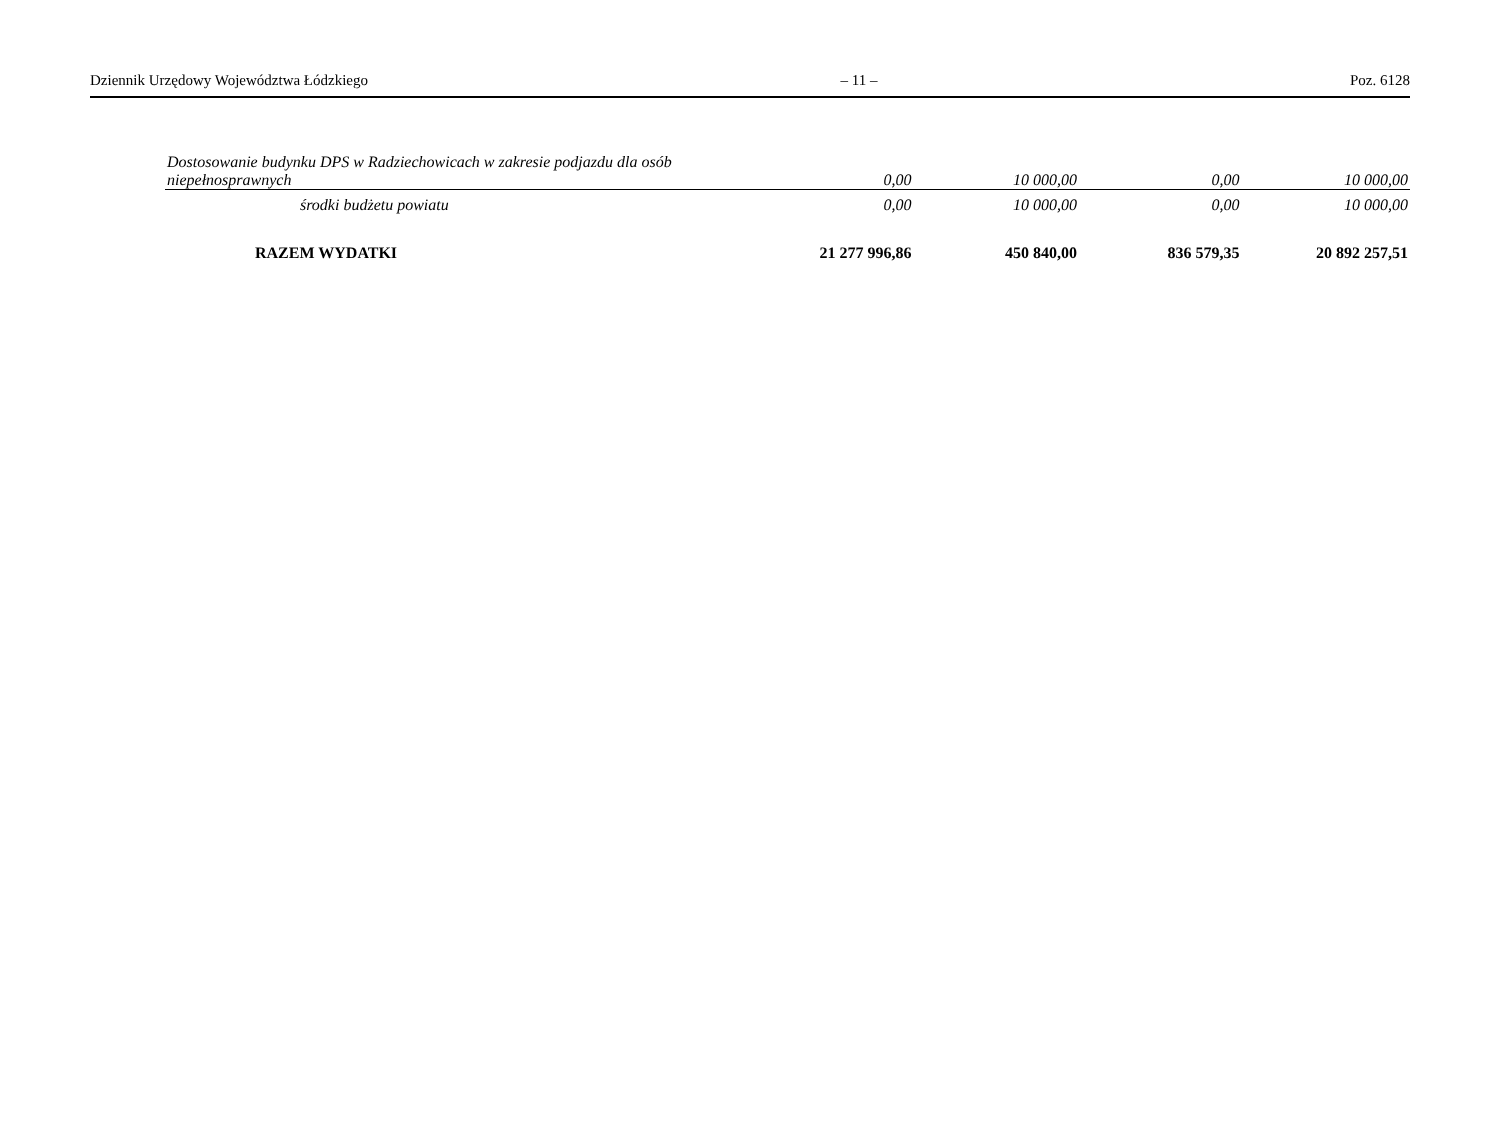Dziennik Urzędowy Województwa Łódzkiego – 11 – Poz. 6128
| Dostosowanie budynku DPS w Radziechowicach w zakresie podjazdu dla osób niepełnosprawnych | 0,00 | 10 000,00 | 0,00 | 10 000,00 |
| środki budżetu powiatu | 0,00 | 10 000,00 | 0,00 | 10 000,00 |
| RAZEM WYDATKI | 21 277 996,86 | 450 840,00 | 836 579,35 | 20 892 257,51 |